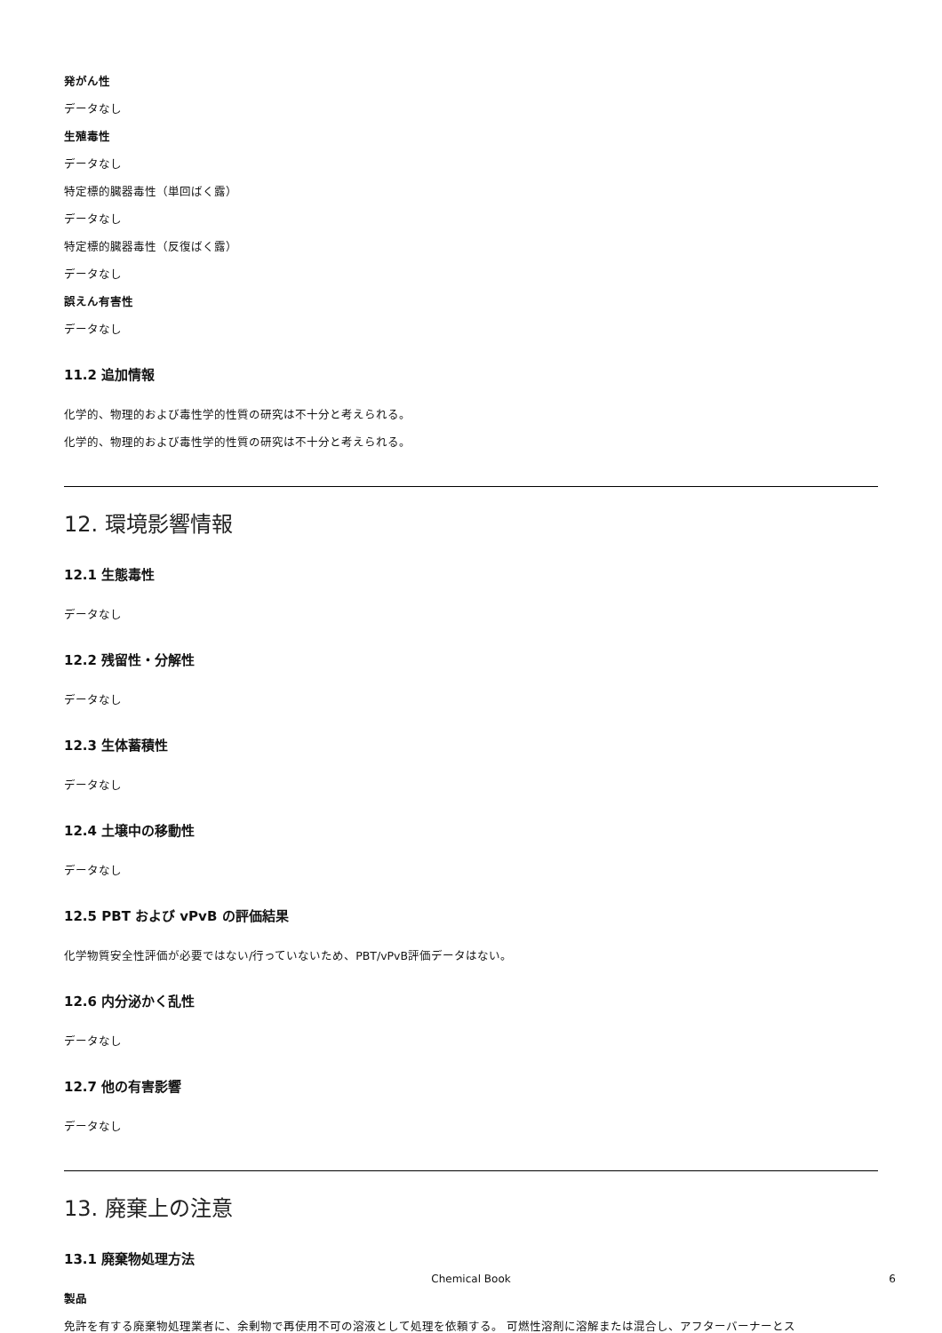発がん性
データなし
生殖毒性
データなし
特定標的臓器毒性（単回ばく露）
データなし
特定標的臓器毒性（反復ばく露）
データなし
誤えん有害性
データなし
11.2 追加情報
化学的、物理的および毒性学的性質の研究は不十分と考えられる。
化学的、物理的および毒性学的性質の研究は不十分と考えられる。
12. 環境影響情報
12.1 生態毒性
データなし
12.2 残留性・分解性
データなし
12.3 生体蓄積性
データなし
12.4 土壌中の移動性
データなし
12.5 PBT および vPvB の評価結果
化学物質安全性評価が必要ではない/行っていないため、PBT/vPvB評価データはない。
12.6 内分泌かく乱性
データなし
12.7 他の有害影響
データなし
13. 廃棄上の注意
13.1 廃棄物処理方法
製品
免許を有する廃棄物処理業者に、余剰物で再使用不可の溶液として処理を依頼する。 可燃性溶剤に溶解または混合し、アフターバーナーとス
Chemical Book 6